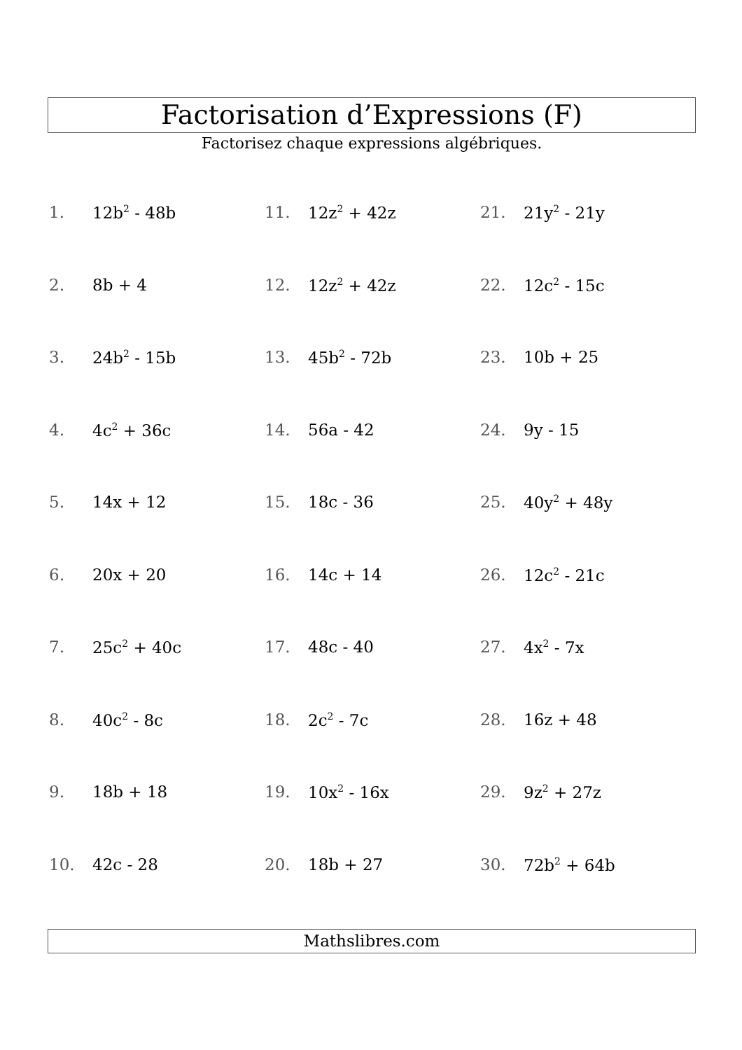Factorisation d’Expressions (F)
Factorisez chaque expressions algébriques.
1. 12b<sup>2</sup> - 48b
2. 8b + 4
3. 24b<sup>2</sup> - 15b
4. 4c<sup>2</sup> + 36c
5. 14x + 12
6. 20x + 20
7. 25c<sup>2</sup> + 40c
8. 40c<sup>2</sup> - 8c
9. 18b + 18
10. 42c - 28
11. 12z<sup>2</sup> + 42z
12. 12z<sup>2</sup> + 42z
13. 45b<sup>2</sup> - 72b
14. 56a - 42
15. 18c - 36
16. 14c + 14
17. 48c - 40
18. 2c<sup>2</sup> - 7c
19. 10x<sup>2</sup> - 16x
20. 18b + 27
21. 21y<sup>2</sup> - 21y
22. 12c<sup>2</sup> - 15c
23. 10b + 25
24. 9y - 15
25. 40y<sup>2</sup> + 48y
26. 12c<sup>2</sup> - 21c
27. 4x<sup>2</sup> - 7x
28. 16z + 48
29. 9z<sup>2</sup> + 27z
30. 72b<sup>2</sup> + 64b
Mathslibres.com